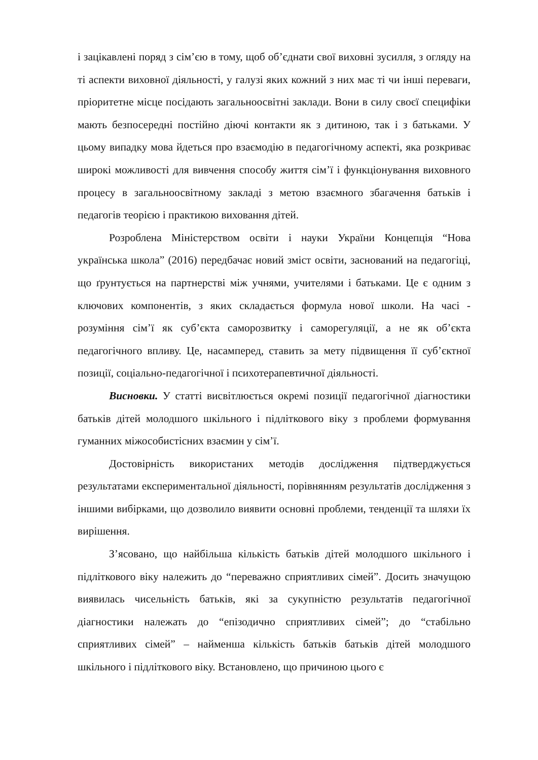і зацікавлені поряд з сім’єю в тому, щоб об’єднати свої виховні зусилля, з огляду на ті аспекти виховної діяльності, у галузі яких кожний з них має ті чи інші переваги, пріоритетне місце посідають загальноосвітні заклади. Вони в силу своєї специфіки мають безпосередні постійно діючі контакти як з дитиною, так і з батьками. У цьому випадку мова йдеться про взаємодію в педагогічному аспекті, яка розкриває широкі можливості для вивчення способу життя сім’ї і функціонування виховного процесу в загальноосвітному закладі з метою взаємного збагачення батьків і педагогів теорією і практикою виховання дітей.
Розроблена Міністерством освіти і науки України Концепція “Нова українська школа” (2016) передбачає новий зміст освіти, заснований на педагогіці, що ґрунтується на партнерстві між учнями, учителями і батьками. Це є одним з ключових компонентів, з яких складається формула нової школи. На часі - розуміння сім’ї як суб’єкта саморозвитку і саморегуляції, а не як об’єкта педагогічного впливу. Це, насамперед, ставить за мету підвищення її суб’єктної позиції, соціально-педагогічної і психотерапевтичної діяльності.
Висновки. У статті висвітлюється окремі позиції педагогічної діагностики батьків дітей молодшого шкільного і підліткового віку з проблеми формування гуманних міжособистісних взаємин у сім’ї.
Достовірність використаних методів дослідження підтверджується результатами експериментальної діяльності, порівнянням результатів дослідження з іншими вибірками, що дозволило виявити основні проблеми, тенденції та шляхи їх вирішення.
З’ясовано, що найбільша кількість батьків дітей молодшого шкільного і підліткового віку належить до “переважно сприятливих сімей”. Досить значущою виявилась чисельність батьків, які за сукупністю результатів педагогічної діагностики належать до “епізодично сприятливих сімей”; до “стабільно сприятливих сімей” – найменша кількість батьків батьків дітей молодшого шкільного і підліткового віку. Встановлено, що причиною цього є